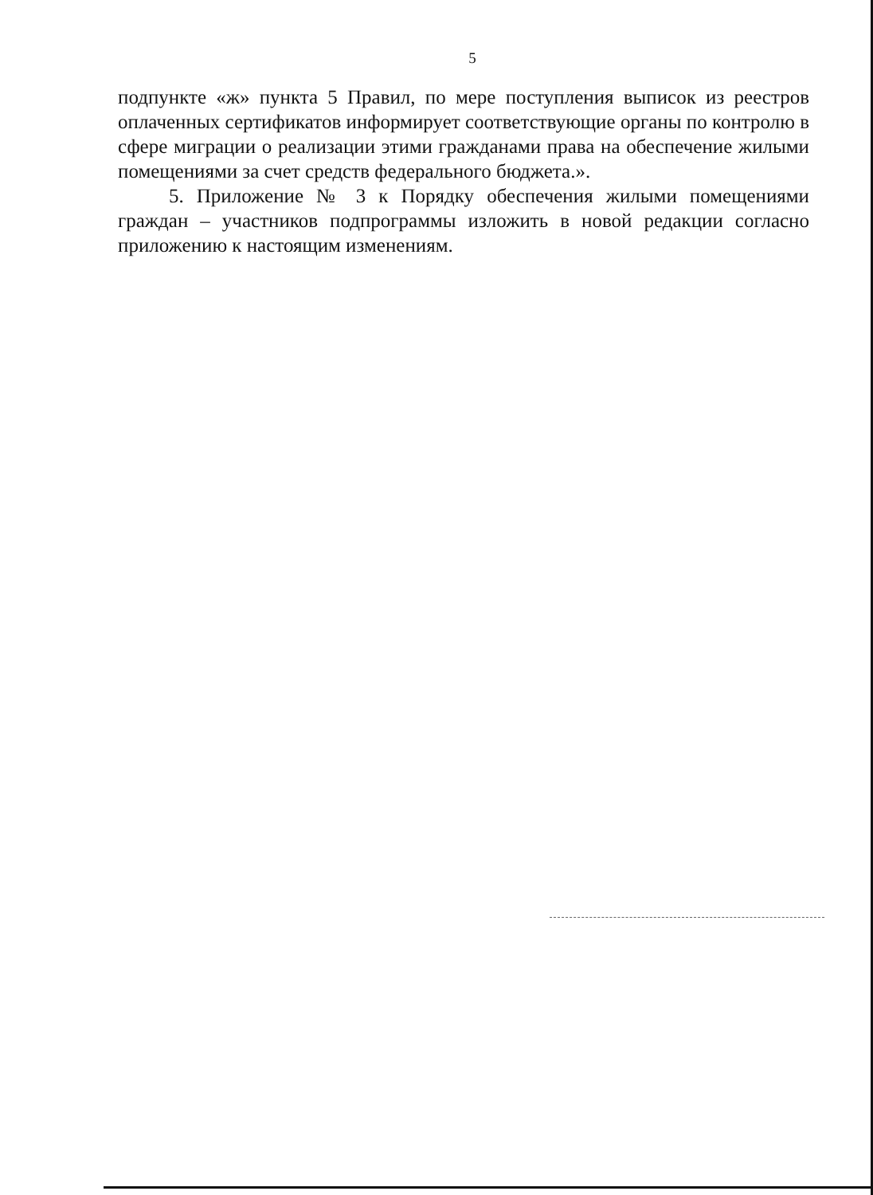5
подпункте «ж» пункта 5 Правил, по мере поступления выписок из реестров оплаченных сертификатов информирует соответствующие органы по контролю в сфере миграции о реализации этими гражданами права на обеспечение жилыми помещениями за счет средств федерального бюджета.».
5. Приложение № 3 к Порядку обеспечения жилыми помещениями граждан – участников подпрограммы изложить в новой редакции согласно приложению к настоящим изменениям.